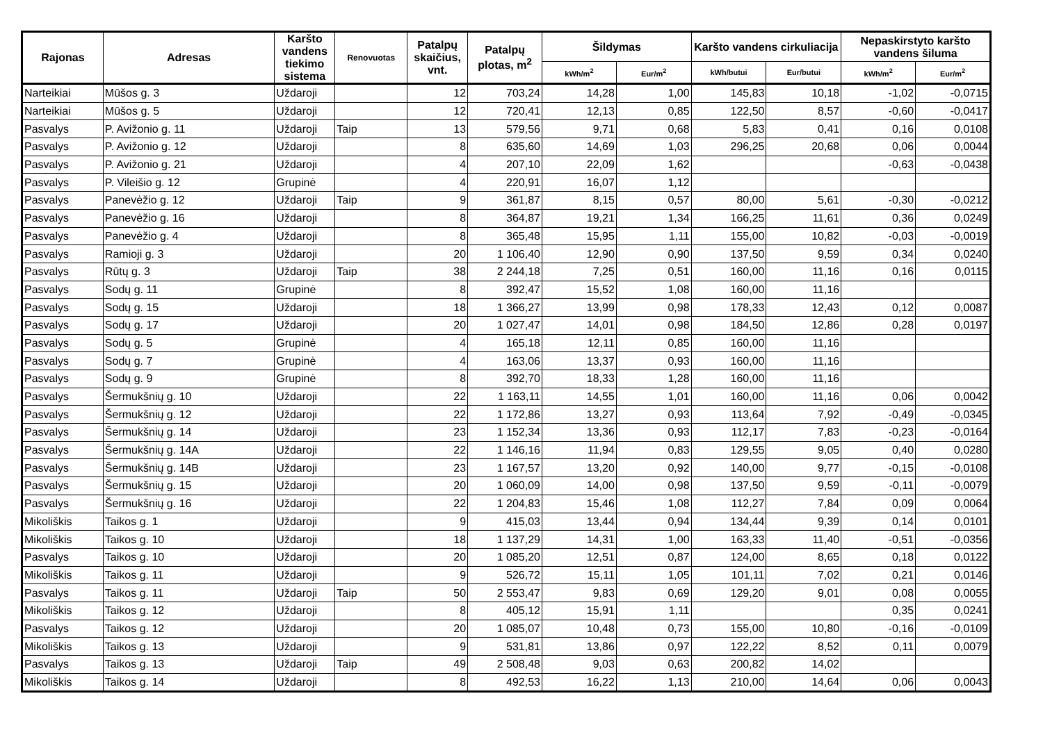| Rajonas | Adresas | Karšto vandens tiekimo sistema | Renovuotas | Patalpų skaičius, vnt. | Patalpų plotas, m<sup>2</sup> | Šildymas | | Karšto vandens cirkuliacija | | Nepaskirstyto karšto vandens šiluma | |
| --- | --- | --- | --- | --- | --- | --- | --- | --- | --- | --- | --- |
| | | | | | | kWh/m<sup>2</sup> | Eur/m<sup>2</sup> | kWh/butui | Eur/butui | kWh/m<sup>2</sup> | Eur/m<sup>2</sup> |
| Narteikiai | Mūšos g. 3 | Uždaroji | | 12 | 703,24 | 14,28 | 1,00 | 145,83 | 10,18 | -1,02 | -0,0715 |
| Narteikiai | Mūšos g. 5 | Uždaroji | | 12 | 720,41 | 12,13 | 0,85 | 122,50 | 8,57 | -0,60 | -0,0417 |
| Pasvalys | P. Avižonio g. 11 | Uždaroji | Taip | 13 | 579,56 | 9,71 | 0,68 | 5,83 | 0,41 | 0,16 | 0,0108 |
| Pasvalys | P. Avižonio g. 12 | Uždaroji | | 8 | 635,60 | 14,69 | 1,03 | 296,25 | 20,68 | 0,06 | 0,0044 |
| Pasvalys | P. Avižonio g. 21 | Uždaroji | | 4 | 207,10 | 22,09 | 1,62 | | | -0,63 | -0,0438 |
| Pasvalys | P. Vileišio g. 12 | Grupinė | | 4 | 220,91 | 16,07 | 1,12 | | | | |
| Pasvalys | Panevėžio g. 12 | Uždaroji | Taip | 9 | 361,87 | 8,15 | 0,57 | 80,00 | 5,61 | -0,30 | -0,0212 |
| Pasvalys | Panevėžio g. 16 | Uždaroji | | 8 | 364,87 | 19,21 | 1,34 | 166,25 | 11,61 | 0,36 | 0,0249 |
| Pasvalys | Panevėžio g. 4 | Uždaroji | | 8 | 365,48 | 15,95 | 1,11 | 155,00 | 10,82 | -0,03 | -0,0019 |
| Pasvalys | Ramioji g. 3 | Uždaroji | | 20 | 1 106,40 | 12,90 | 0,90 | 137,50 | 9,59 | 0,34 | 0,0240 |
| Pasvalys | Rūtų g. 3 | Uždaroji | Taip | 38 | 2 244,18 | 7,25 | 0,51 | 160,00 | 11,16 | 0,16 | 0,0115 |
| Pasvalys | Sodų g. 11 | Grupinė | | 8 | 392,47 | 15,52 | 1,08 | 160,00 | 11,16 | | |
| Pasvalys | Sodų g. 15 | Uždaroji | | 18 | 1 366,27 | 13,99 | 0,98 | 178,33 | 12,43 | 0,12 | 0,0087 |
| Pasvalys | Sodų g. 17 | Uždaroji | | 20 | 1 027,47 | 14,01 | 0,98 | 184,50 | 12,86 | 0,28 | 0,0197 |
| Pasvalys | Sodų g. 5 | Grupinė | | 4 | 165,18 | 12,11 | 0,85 | 160,00 | 11,16 | | |
| Pasvalys | Sodų g. 7 | Grupinė | | 4 | 163,06 | 13,37 | 0,93 | 160,00 | 11,16 | | |
| Pasvalys | Sodų g. 9 | Grupinė | | 8 | 392,70 | 18,33 | 1,28 | 160,00 | 11,16 | | |
| Pasvalys | Šermukšnių g. 10 | Uždaroji | | 22 | 1 163,11 | 14,55 | 1,01 | 160,00 | 11,16 | 0,06 | 0,0042 |
| Pasvalys | Šermukšnių g. 12 | Uždaroji | | 22 | 1 172,86 | 13,27 | 0,93 | 113,64 | 7,92 | -0,49 | -0,0345 |
| Pasvalys | Šermukšnių g. 14 | Uždaroji | | 23 | 1 152,34 | 13,36 | 0,93 | 112,17 | 7,83 | -0,23 | -0,0164 |
| Pasvalys | Šermukšnių g. 14A | Uždaroji | | 22 | 1 146,16 | 11,94 | 0,83 | 129,55 | 9,05 | 0,40 | 0,0280 |
| Pasvalys | Šermukšnių g. 14B | Uždaroji | | 23 | 1 167,57 | 13,20 | 0,92 | 140,00 | 9,77 | -0,15 | -0,0108 |
| Pasvalys | Šermukšnių g. 15 | Uždaroji | | 20 | 1 060,09 | 14,00 | 0,98 | 137,50 | 9,59 | -0,11 | -0,0079 |
| Pasvalys | Šermukšnių g. 16 | Uždaroji | | 22 | 1 204,83 | 15,46 | 1,08 | 112,27 | 7,84 | 0,09 | 0,0064 |
| Mikoliškis | Taikos g. 1 | Uždaroji | | 9 | 415,03 | 13,44 | 0,94 | 134,44 | 9,39 | 0,14 | 0,0101 |
| Mikoliškis | Taikos g. 10 | Uždaroji | | 18 | 1 137,29 | 14,31 | 1,00 | 163,33 | 11,40 | -0,51 | -0,0356 |
| Pasvalys | Taikos g. 10 | Uždaroji | | 20 | 1 085,20 | 12,51 | 0,87 | 124,00 | 8,65 | 0,18 | 0,0122 |
| Mikoliškis | Taikos g. 11 | Uždaroji | | 9 | 526,72 | 15,11 | 1,05 | 101,11 | 7,02 | 0,21 | 0,0146 |
| Pasvalys | Taikos g. 11 | Uždaroji | Taip | 50 | 2 553,47 | 9,83 | 0,69 | 129,20 | 9,01 | 0,08 | 0,0055 |
| Mikoliškis | Taikos g. 12 | Uždaroji | | 8 | 405,12 | 15,91 | 1,11 | | | 0,35 | 0,0241 |
| Pasvalys | Taikos g. 12 | Uždaroji | | 20 | 1 085,07 | 10,48 | 0,73 | 155,00 | 10,80 | -0,16 | -0,0109 |
| Mikoliškis | Taikos g. 13 | Uždaroji | | 9 | 531,81 | 13,86 | 0,97 | 122,22 | 8,52 | 0,11 | 0,0079 |
| Pasvalys | Taikos g. 13 | Uždaroji | Taip | 49 | 2 508,48 | 9,03 | 0,63 | 200,82 | 14,02 | | |
| Mikoliškis | Taikos g. 14 | Uždaroji | | 8 | 492,53 | 16,22 | 1,13 | 210,00 | 14,64 | 0,06 | 0,0043 |